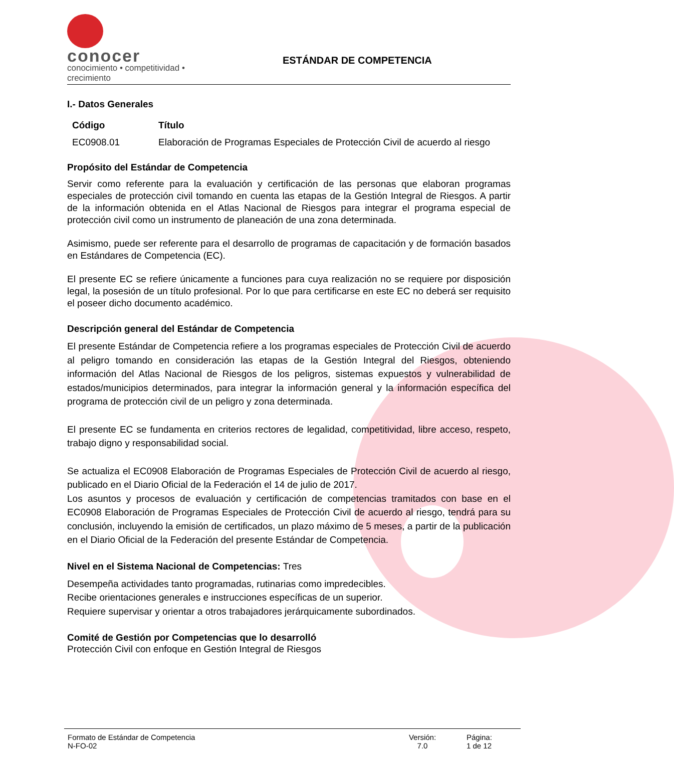conocer
conocimiento • competitividad • crecimiento
ESTÁNDAR DE COMPETENCIA
I.- Datos Generales
Código Título
EC0908.01 Elaboración de Programas Especiales de Protección Civil de acuerdo al riesgo
Propósito del Estándar de Competencia
Servir como referente para la evaluación y certificación de las personas que elaboran programas especiales de protección civil tomando en cuenta las etapas de la Gestión Integral de Riesgos. A partir de la información obtenida en el Atlas Nacional de Riesgos para integrar el programa especial de protección civil como un instrumento de planeación de una zona determinada.
Asimismo, puede ser referente para el desarrollo de programas de capacitación y de formación basados en Estándares de Competencia (EC).
El presente EC se refiere únicamente a funciones para cuya realización no se requiere por disposición legal, la posesión de un título profesional. Por lo que para certificarse en este EC no deberá ser requisito el poseer dicho documento académico.
Descripción general del Estándar de Competencia
El presente Estándar de Competencia refiere a los programas especiales de Protección Civil de acuerdo al peligro tomando en consideración las etapas de la Gestión Integral del Riesgos, obteniendo información del Atlas Nacional de Riesgos de los peligros, sistemas expuestos y vulnerabilidad de estados/municipios determinados, para integrar la información general y la información específica del programa de protección civil de un peligro y zona determinada.
El presente EC se fundamenta en criterios rectores de legalidad, competitividad, libre acceso, respeto, trabajo digno y responsabilidad social.
Se actualiza el EC0908 Elaboración de Programas Especiales de Protección Civil de acuerdo al riesgo, publicado en el Diario Oficial de la Federación el 14 de julio de 2017.
Los asuntos y procesos de evaluación y certificación de competencias tramitados con base en el EC0908 Elaboración de Programas Especiales de Protección Civil de acuerdo al riesgo, tendrá para su conclusión, incluyendo la emisión de certificados, un plazo máximo de 5 meses, a partir de la publicación en el Diario Oficial de la Federación del presente Estándar de Competencia.
Nivel en el Sistema Nacional de Competencias: Tres
Desempeña actividades tanto programadas, rutinarias como impredecibles.
Recibe orientaciones generales e instrucciones específicas de un superior.
Requiere supervisar y orientar a otros trabajadores jerárquicamente subordinados.
Comité de Gestión por Competencias que lo desarrolló
Protección Civil con enfoque en Gestión Integral de Riesgos
Formato de Estándar de Competencia
N-FO-02
Versión:
7.0
Página:
1 de 12